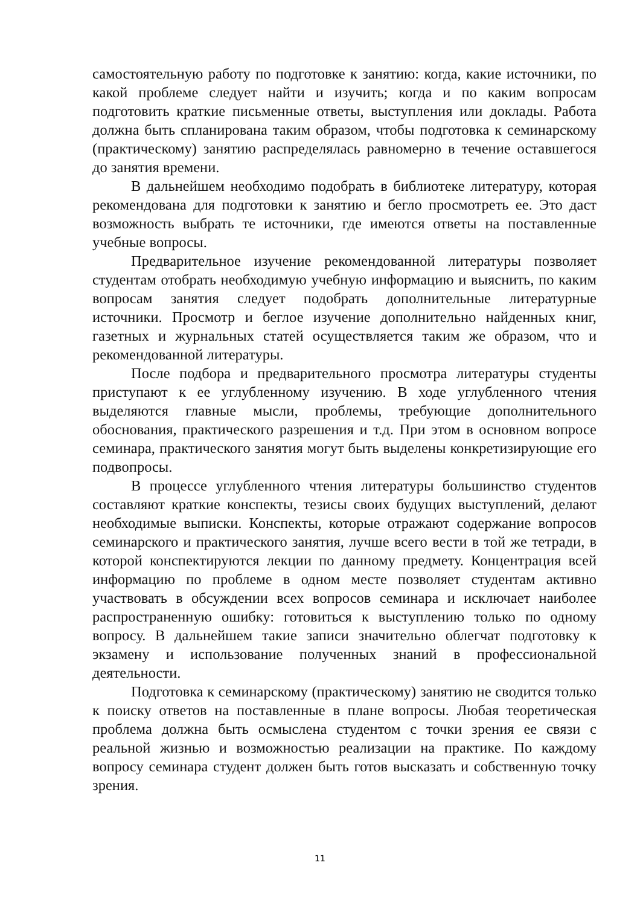самостоятельную работу по подготовке к занятию: когда, какие источники, по какой проблеме следует найти и изучить; когда и по каким вопросам подготовить краткие письменные ответы, выступления или доклады. Работа должна быть спланирована таким образом, чтобы подготовка к семинарскому (практическому) занятию распределялась равномерно в течение оставшегося до занятия времени.
В дальнейшем необходимо подобрать в библиотеке литературу, которая рекомендована для подготовки к занятию и бегло просмотреть ее. Это даст возможность выбрать те источники, где имеются ответы на поставленные учебные вопросы.
Предварительное изучение рекомендованной литературы позволяет студентам отобрать необходимую учебную информацию и выяснить, по каким вопросам занятия следует подобрать дополнительные литературные источники. Просмотр и беглое изучение дополнительно найденных книг, газетных и журнальных статей осуществляется таким же образом, что и рекомендованной литературы.
После подбора и предварительного просмотра литературы студенты приступают к ее углубленному изучению. В ходе углубленного чтения выделяются главные мысли, проблемы, требующие дополнительного обоснования, практического разрешения и т.д. При этом в основном вопросе семинара, практического занятия могут быть выделены конкретизирующие его подвопросы.
В процессе углубленного чтения литературы большинство студентов составляют краткие конспекты, тезисы своих будущих выступлений, делают необходимые выписки. Конспекты, которые отражают содержание вопросов семинарского и практического занятия, лучше всего вести в той же тетради, в которой конспектируются лекции по данному предмету. Концентрация всей информацию по проблеме в одном месте позволяет студентам активно участвовать в обсуждении всех вопросов семинара и исключает наиболее распространенную ошибку: готовиться к выступлению только по одному вопросу. В дальнейшем такие записи значительно облегчат подготовку к экзамену и использование полученных знаний в профессиональной деятельности.
Подготовка к семинарскому (практическому) занятию не сводится только к поиску ответов на поставленные в плане вопросы. Любая теоретическая проблема должна быть осмыслена студентом с точки зрения ее связи с реальной жизнью и возможностью реализации на практике. По каждому вопросу семинара студент должен быть готов высказать и собственную точку зрения.
11